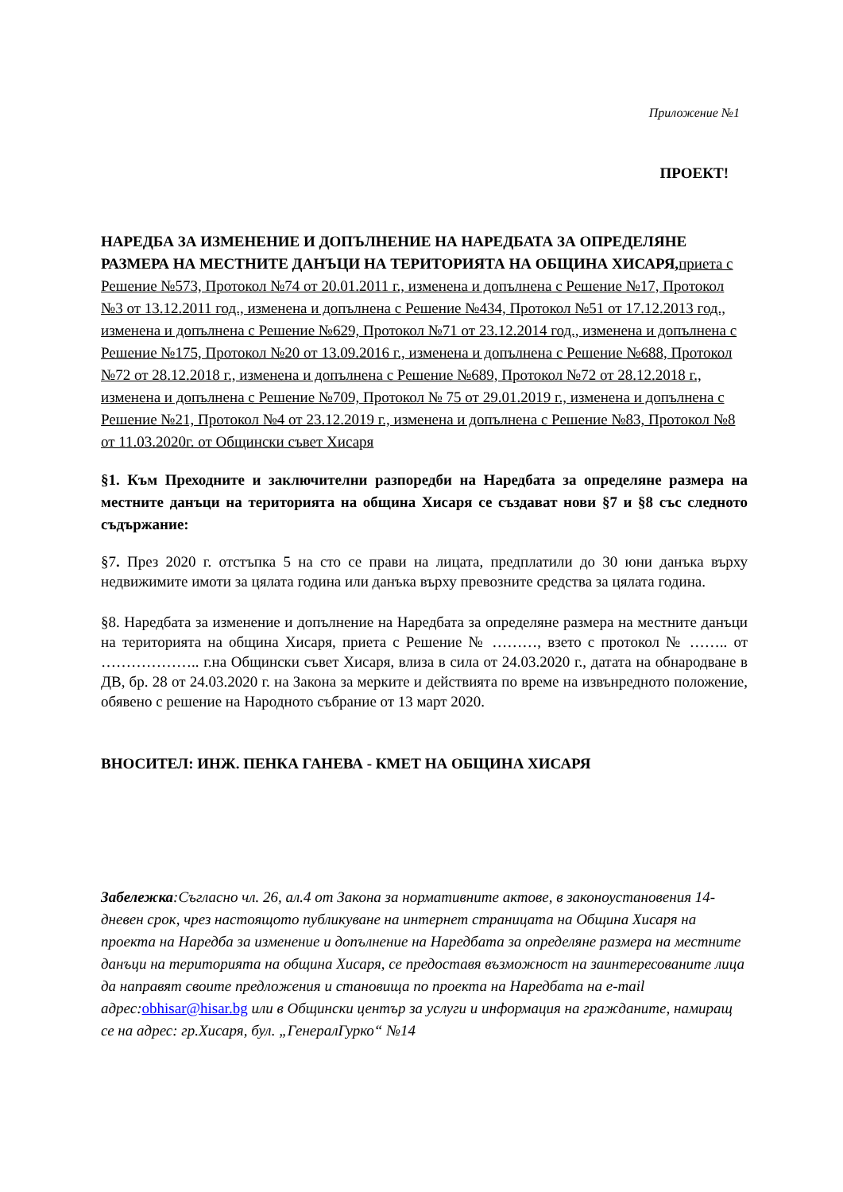Приложение №1
ПРОЕКТ!
НАРЕДБА ЗА ИЗМЕНЕНИЕ И ДОПЪЛНЕНИЕ НА НАРЕДБАТА ЗА ОПРЕДЕЛЯНЕ РАЗМЕРА НА МЕСТНИТЕ ДАНЪЦИ НА ТЕРИТОРИЯТА НА ОБЩИНА ХИСАРЯ, приета с Решение №573, Протокол №74 от 20.01.2011 г., изменена и допълнена с Решение №17, Протокол №3 от 13.12.2011 год., изменена и допълнена с Решение №434, Протокол №51 от 17.12.2013 год., изменена и допълнена с Решение №629, Протокол №71 от 23.12.2014 год., изменена и допълнена с Решение №175, Протокол №20 от 13.09.2016 г., изменена и допълнена с Решение №688, Протокол №72 от 28.12.2018 г., изменена и допълнена с Решение №689, Протокол №72 от 28.12.2018 г., изменена и допълнена с Решение №709, Протокол № 75 от 29.01.2019 г., изменена и допълнена с Решение №21, Протокол №4 от 23.12.2019 г., изменена и допълнена с Решение №83, Протокол №8 от 11.03.2020г. от Общински съвет Хисаря
§1. Към Преходните и заключителни разпоредби на Наредбата за определяне размера на местните данъци на територията на община Хисаря се създават нови §7 и §8 със следното съдържание:
§7. През 2020 г. отстъпка 5 на сто се прави на лицата, предплатили до 30 юни данъка върху недвижимите имоти за цялата година или данъка върху превозните средства за цялата година.
§8. Наредбата за изменение и допълнение на Наредбата за определяне размера на местните данъци на територията на община Хисаря, приета с Решение № ………, взето с протокол № …….. от ……………….. г.на Общински съвет Хисаря, влиза в сила от 24.03.2020 г., датата на обнародване в ДВ, бр. 28 от 24.03.2020 г. на Закона за мерките и действията по време на извънредното положение, обявено с решение на Народното събрание от 13 март 2020.
ВНОСИТЕЛ: ИНЖ. ПЕНКА ГАНЕВА - КМЕТ НА ОБЩИНА ХИСАРЯ
Забележка:Съгласно чл. 26, ал.4 от Закона за нормативните актове, в законоустановения 14-дневен срок, чрез настоящото публикуване на интернет страницата на Община Хисаря на проекта на Наредба за изменение и допълнение на Наредбата за определяне размера на местните данъци на територията на община Хисаря, се предоставя възможност на заинтересованите лица да направят своите предложения и становища по проекта на Наредбата на e-mail адрес:obhisar@hisar.bg или в Общински център за услуги и информация на гражданите, намиращ се на адрес: гр.Хисаря, бул. „ГенералГурко“ №14